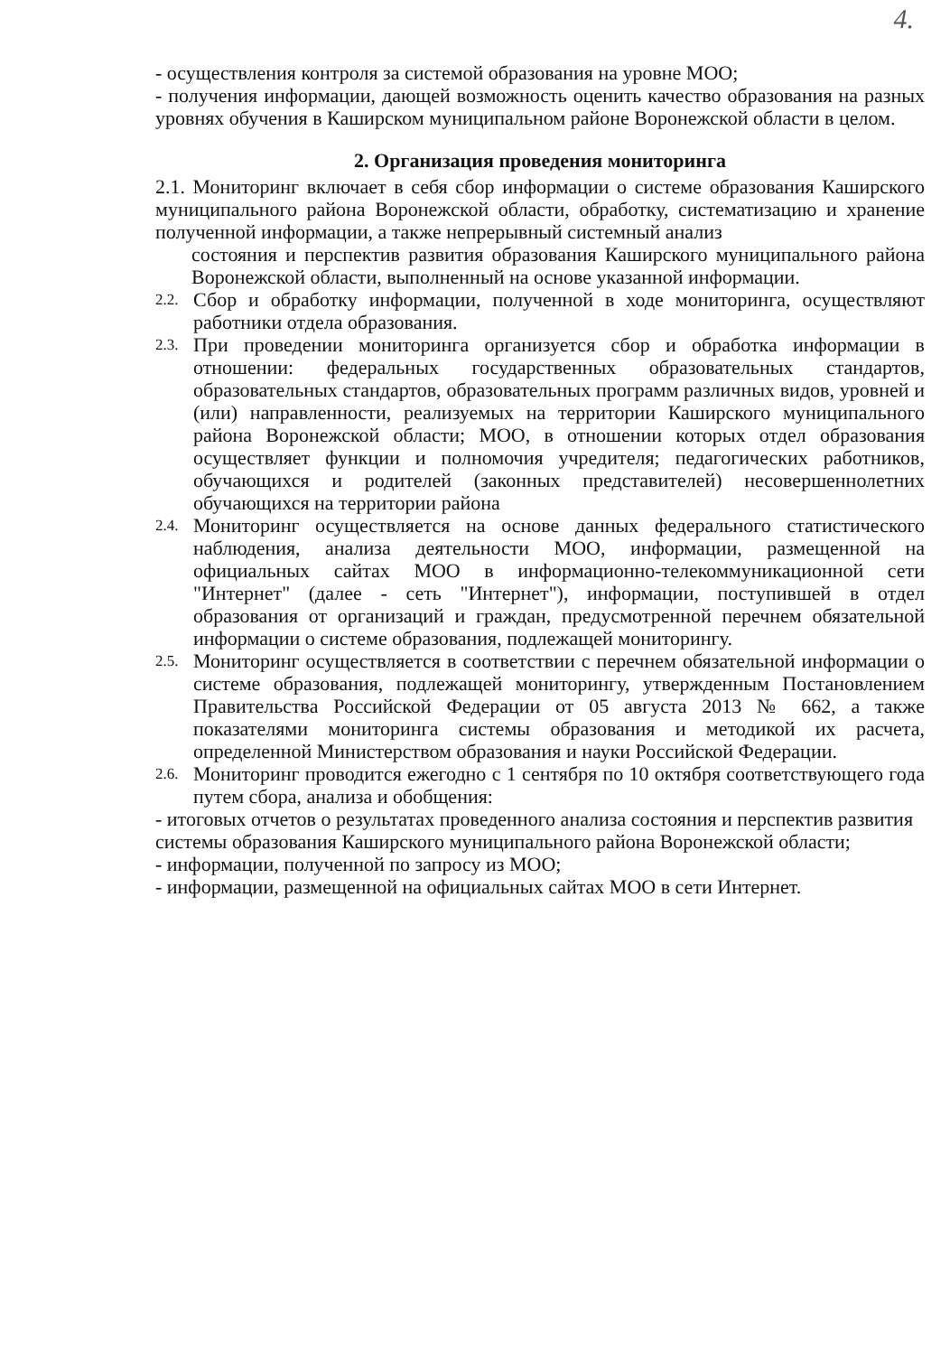4.
- осуществления контроля за системой образования на уровне МОО;
- получения информации, дающей возможность оценить качество образования на разных уровнях обучения в Каширском муниципальном районе Воронежской области в целом.
2. Организация проведения мониторинга
2.1. Мониторинг включает в себя сбор информации о системе образования Каширского муниципального района Воронежской области, обработку, систематизацию и хранение полученной информации, а также непрерывный системный анализ
состояния и перспектив развития образования Каширского муниципального района Воронежской области, выполненный на основе указанной информации.
2.2.
Сбор и обработку информации, полученной в ходе мониторинга, осуществляют работники отдела образования.
2.3.
При проведении мониторинга организуется сбор и обработка информации в отношении: федеральных государственных образовательных стандартов, образовательных стандартов, образовательных программ различных видов, уровней и (или) направленности, реализуемых на территории Каширского муниципального района Воронежской области; МОО, в отношении которых отдел образования осуществляет функции и полномочия учредителя; педагогических работников, обучающихся и родителей (законных представителей) несовершеннолетних обучающихся на территории района
2.4.
Мониторинг осуществляется на основе данных федерального статистического наблюдения, анализа деятельности МОО, информации, размещенной на официальных сайтах МОО в информационно-телекоммуникационной сети "Интернет" (далее - сеть "Интернет"), информации, поступившей в отдел образования от организаций и граждан, предусмотренной перечнем обязательной информации о системе образования, подлежащей мониторингу.
2.5.
Мониторинг осуществляется в соответствии с перечнем обязательной информации о системе образования, подлежащей мониторингу, утвержденным Постановлением Правительства Российской Федерации от 05 августа 2013 № 662, а также показателями мониторинга системы образования и методикой их расчета, определенной Министерством образования и науки Российской Федерации.
2.6.
Мониторинг проводится ежегодно с 1 сентября по 10 октября соответствующего года путем сбора, анализа и обобщения:
- итоговых отчетов о результатах проведенного анализа состояния и перспектив развития
системы образования Каширского муниципального района Воронежской области;
- информации, полученной по запросу из МОО;
- информации, размещенной на официальных сайтах МОО в сети Интернет.